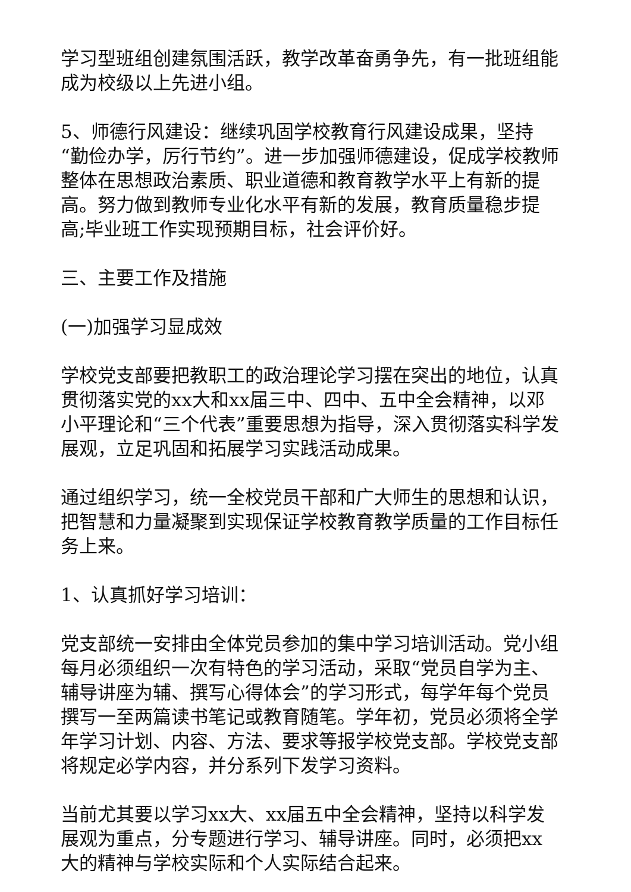学习型班组创建氛围活跃，教学改革奋勇争先，有一批班组能成为校级以上先进小组。
5、师德行风建设：继续巩固学校教育行风建设成果，坚持“勤俭办学，厉行节约”。进一步加强师德建设，促成学校教师整体在思想政治素质、职业道德和教育教学水平上有新的提高。努力做到教师专业化水平有新的发展，教育质量稳步提高;毕业班工作实现预期目标，社会评价好。
三、主要工作及措施
(一)加强学习显成效
学校党支部要把教职工的政治理论学习摆在突出的地位，认真贯彻落实党的xx大和xx届三中、四中、五中全会精神，以邓小平理论和“三个代表”重要思想为指导，深入贯彻落实科学发展观，立足巩固和拓展学习实践活动成果。
通过组织学习，统一全校党员干部和广大师生的思想和认识，把智慧和力量凝聚到实现保证学校教育教学质量的工作目标任务上来。
1、认真抓好学习培训：
党支部统一安排由全体党员参加的集中学习培训活动。党小组每月必须组织一次有特色的学习活动，采取“党员自学为主、辅导讲座为辅、撰写心得体会”的学习形式，每学年每个党员撰写一至两篇读书笔记或教育随笔。学年初，党员必须将全学年学习计划、内容、方法、要求等报学校党支部。学校党支部将规定必学内容，并分系列下发学习资料。
当前尤其要以学习xx大、xx届五中全会精神，坚持以科学发展观为重点，分专题进行学习、辅导讲座。同时，必须把xx大的精神与学校实际和个人实际结合起来。